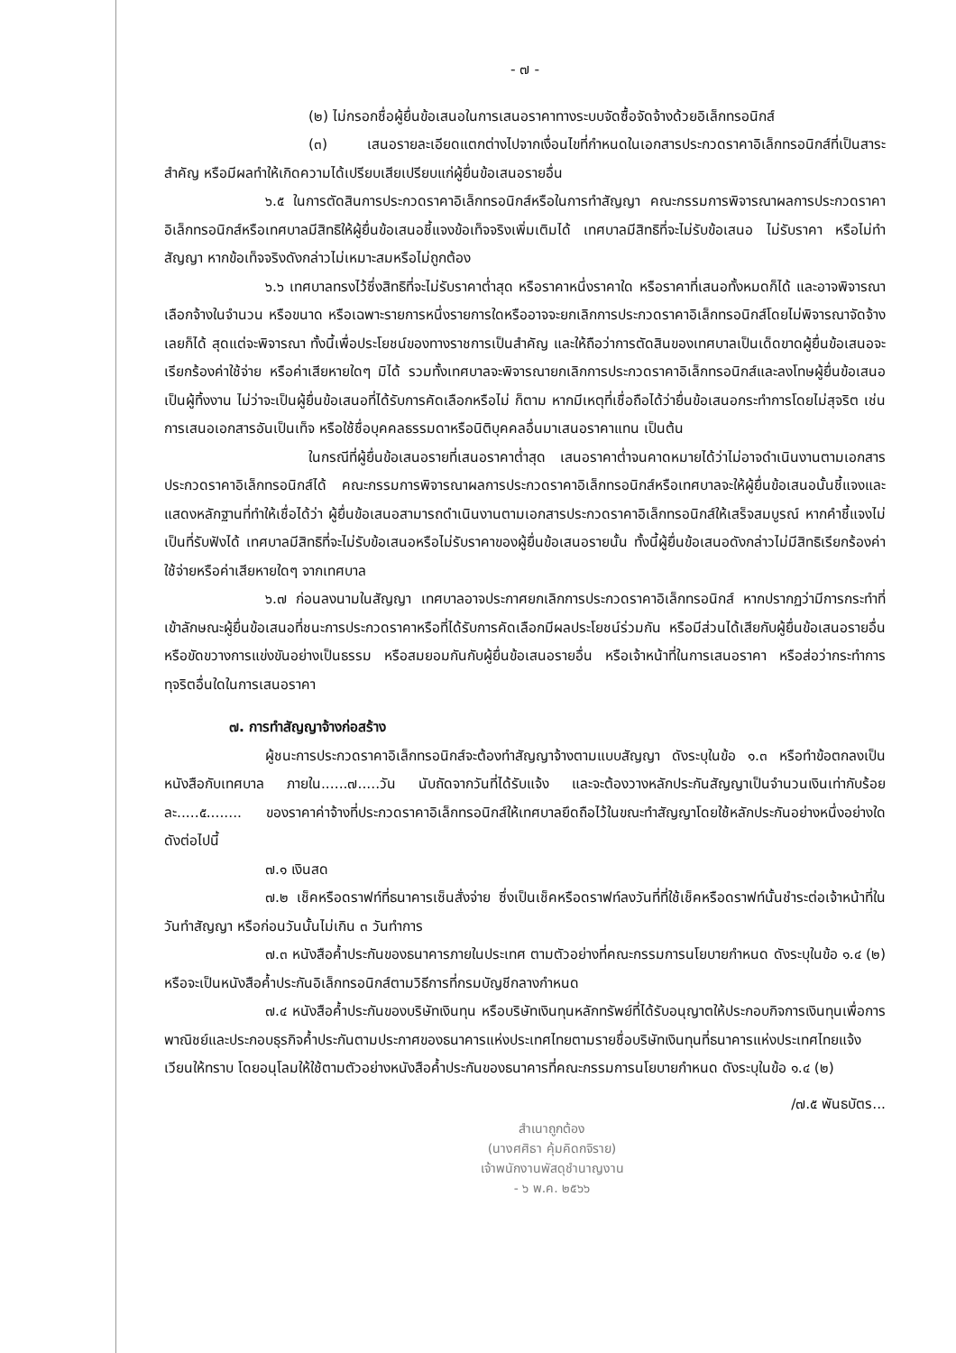- ๗ -
(๒) ไม่กรอกชื่อผู้ยื่นข้อเสนอในการเสนอราคาทางระบบจัดซื้อจัดจ้างด้วยอิเล็กทรอนิกส์
(๓) เสนอรายละเอียดแตกต่างไปจากเงื่อนไขที่กำหนดในเอกสารประกวดราคาอิเล็กทรอนิกส์ที่เป็นสาระสำคัญ หรือมีผลทำให้เกิดความได้เปรียบเสียเปรียบแก่ผู้ยื่นข้อเสนอรายอื่น
๖.๕ ในการตัดสินการประกวดราคาอิเล็กทรอนิกส์หรือในการทำสัญญา คณะกรรมการพิจารณาผลการประกวดราคาอิเล็กทรอนิกส์หรือเทศบาลมีสิทธิให้ผู้ยื่นข้อเสนอชี้แจงข้อเท็จจริงเพิ่มเติมได้ เทศบาลมีสิทธิที่จะไม่รับข้อเสนอ ไม่รับราคา หรือไม่ทำสัญญา หากข้อเท็จจริงดังกล่าวไม่เหมาะสมหรือไม่ถูกต้อง
๖.๖ เทศบาลทรงไว้ซึ่งสิทธิที่จะไม่รับราคาต่ำสุด หรือราคาหนึ่งราคาใด หรือราคาที่เสนอทั้งหมดก็ได้ และอาจพิจารณาเลือกจ้างในจำนวน หรือขนาด หรือเฉพาะรายการหนึ่งรายการใดหรืออาจจะยกเลิกการประกวดราคาอิเล็กทรอนิกส์โดยไม่พิจารณาจัดจ้างเลยก็ได้ สุดแต่จะพิจารณา ทั้งนี้เพื่อประโยชน์ของทางราชการเป็นสำคัญ และให้ถือว่าการตัดสินของเทศบาลเป็นเด็ดขาดผู้ยื่นข้อเสนอจะเรียกร้องค่าใช้จ่าย หรือค่าเสียหายใดๆ มิได้ รวมทั้งเทศบาลจะพิจารณายกเลิกการประกวดราคาอิเล็กทรอนิกส์และลงโทษผู้ยื่นข้อเสนอเป็นผู้ทิ้งงาน ไม่ว่าจะเป็นผู้ยื่นข้อเสนอที่ได้รับการคัดเลือกหรือไม่ ก็ตาม หากมีเหตุที่เชื่อถือได้ว่ายื่นข้อเสนอกระทำการโดยไม่สุจริต เช่น การเสนอเอกสารอันเป็นเท็จ หรือใช้ชื่อบุคคลธรรมดาหรือนิติบุคคลอื่นมาเสนอราคาแทน เป็นต้น
ในกรณีที่ผู้ยื่นข้อเสนอรายที่เสนอราคาต่ำสุด เสนอราคาต่ำจนคาดหมายได้ว่าไม่อาจดำเนินงานตามเอกสารประกวดราคาอิเล็กทรอนิกส์ได้ คณะกรรมการพิจารณาผลการประกวดราคาอิเล็กทรอนิกส์หรือเทศบาลจะให้ผู้ยื่นข้อเสนอนั้นชี้แจงและแสดงหลักฐานที่ทำให้เชื่อได้ว่า ผู้ยื่นข้อเสนอสามารถดำเนินงานตามเอกสารประกวดราคาอิเล็กทรอนิกส์ให้เสร็จสมบูรณ์ หากคำชี้แจงไม่เป็นที่รับฟังได้ เทศบาลมีสิทธิที่จะไม่รับข้อเสนอหรือไม่รับราคาของผู้ยื่นข้อเสนอรายนั้น ทั้งนี้ผู้ยื่นข้อเสนอดังกล่าวไม่มีสิทธิเรียกร้องค่าใช้จ่ายหรือค่าเสียหายใดๆ จากเทศบาล
๖.๗ ก่อนลงนามในสัญญา เทศบาลอาจประกาศยกเลิกการประกวดราคาอิเล็กทรอนิกส์ หากปรากฏว่ามีการกระทำที่เข้าลักษณะผู้ยื่นข้อเสนอที่ชนะการประกวดราคาหรือที่ได้รับการคัดเลือกมีผลประโยชน์ร่วมกัน หรือมีส่วนได้เสียกับผู้ยื่นข้อเสนอรายอื่น หรือขัดขวางการแข่งขันอย่างเป็นธรรม หรือสมยอมกันกับผู้ยื่นข้อเสนอรายอื่น หรือเจ้าหน้าที่ในการเสนอราคา หรือส่อว่ากระทำการทุจริตอื่นใดในการเสนอราคา
๗. การทำสัญญาจ้างก่อสร้าง
ผู้ชนะการประกวดราคาอิเล็กทรอนิกส์จะต้องทำสัญญาจ้างตามแบบสัญญา ดังระบุในข้อ ๑.๓ หรือทำข้อตกลงเป็นหนังสือกับเทศบาล ภายใน......๗.....วัน นับถัดจากวันที่ได้รับแจ้ง และจะต้องวางหลักประกันสัญญาเป็นจำนวนเงินเท่ากับร้อยละ.....๕........ ของราคาค่าจ้างที่ประกวดราคาอิเล็กทรอนิกส์ให้เทศบาลยึดถือไว้ในขณะทำสัญญาโดยใช้หลักประกันอย่างหนึ่งอย่างใด ดังต่อไปนี้
๗.๑ เงินสด
๗.๒ เช็คหรือดราฟท์ที่ธนาคารเซ็นสั่งจ่าย ซึ่งเป็นเช็คหรือดราฟท์ลงวันที่ที่ใช้เช็คหรือดราฟท์นั้นชำระต่อเจ้าหน้าที่ในวันทำสัญญา หรือก่อนวันนั้นไม่เกิน ๓ วันทำการ
๗.๓ หนังสือค้ำประกันของธนาคารภายในประเทศ ตามตัวอย่างที่คณะกรรมการนโยบายกำหนด ดังระบุในข้อ ๑.๔ (๒) หรือจะเป็นหนังสือค้ำประกันอิเล็กทรอนิกส์ตามวิธีการที่กรมบัญชีกลางกำหนด
๗.๔ หนังสือค้ำประกันของบริษัทเงินทุน หรือบริษัทเงินทุนหลักทรัพย์ที่ได้รับอนุญาตให้ประกอบกิจการเงินทุนเพื่อการพาณิชย์และประกอบธุรกิจค้ำประกันตามประกาศของธนาคารแห่งประเทศไทยตามรายชื่อบริษัทเงินทุนที่ธนาคารแห่งประเทศไทยแจ้งเวียนให้ทราบ โดยอนุโลมให้ใช้ตามตัวอย่างหนังสือค้ำประกันของธนาคารที่คณะกรรมการนโยบายกำหนด ดังระบุในข้อ ๑.๔ (๒)
/๗.๕ พันธบัตร...
สำเนาถูกต้อง
(นางศศิธา คุ้มคิดกจิราย)
เจ้าพนักงานพัสดุชำนาญงาน
- ๖ พ.ค. ๒๕๖๖